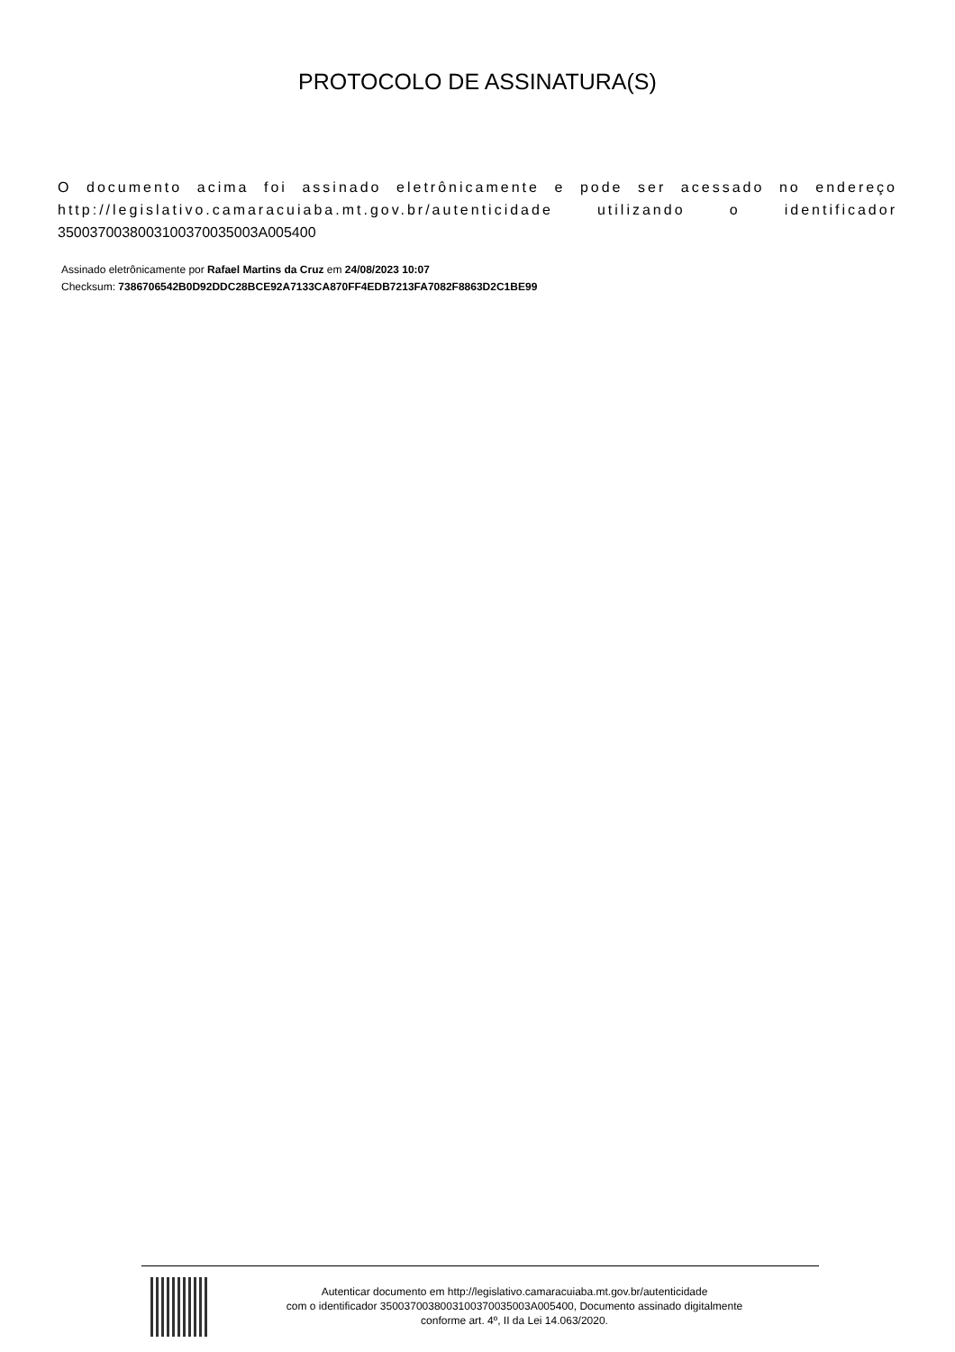PROTOCOLO DE ASSINATURA(S)
O documento acima foi assinado eletrônicamente e pode ser acessado no endereço http://legislativo.camaracuiaba.mt.gov.br/autenticidade utilizando o identificador 3500370038003100370035003A005400
Assinado eletrônicamente por Rafael Martins da Cruz em 24/08/2023 10:07
Checksum: 7386706542B0D92DDC28BCE92A7133CA870FF4EDB7213FA7082F8863D2C1BE99
Autenticar documento em http://legislativo.camaracuiaba.mt.gov.br/autenticidade
com o identificador 3500370038003100370035003A005400, Documento assinado digitalmente
conforme art. 4º, II da Lei 14.063/2020.